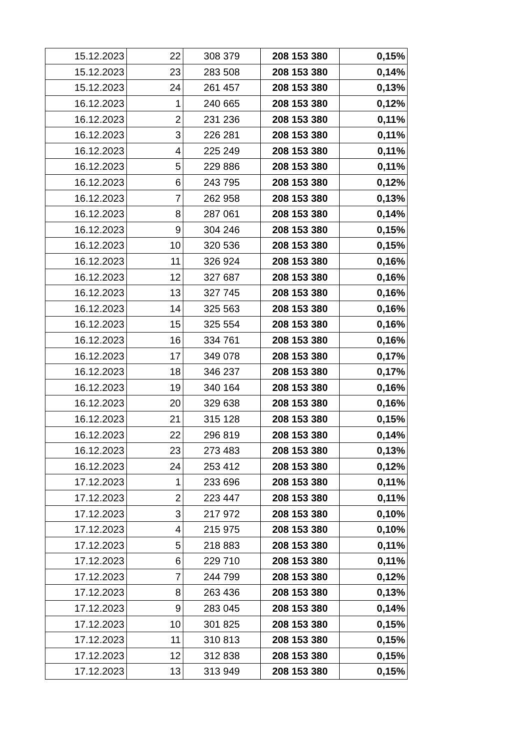| 15.12.2023 | 22 | 308 379 | 208 153 380 | 0,15% |
| 15.12.2023 | 23 | 283 508 | 208 153 380 | 0,14% |
| 15.12.2023 | 24 | 261 457 | 208 153 380 | 0,13% |
| 16.12.2023 | 1 | 240 665 | 208 153 380 | 0,12% |
| 16.12.2023 | 2 | 231 236 | 208 153 380 | 0,11% |
| 16.12.2023 | 3 | 226 281 | 208 153 380 | 0,11% |
| 16.12.2023 | 4 | 225 249 | 208 153 380 | 0,11% |
| 16.12.2023 | 5 | 229 886 | 208 153 380 | 0,11% |
| 16.12.2023 | 6 | 243 795 | 208 153 380 | 0,12% |
| 16.12.2023 | 7 | 262 958 | 208 153 380 | 0,13% |
| 16.12.2023 | 8 | 287 061 | 208 153 380 | 0,14% |
| 16.12.2023 | 9 | 304 246 | 208 153 380 | 0,15% |
| 16.12.2023 | 10 | 320 536 | 208 153 380 | 0,15% |
| 16.12.2023 | 11 | 326 924 | 208 153 380 | 0,16% |
| 16.12.2023 | 12 | 327 687 | 208 153 380 | 0,16% |
| 16.12.2023 | 13 | 327 745 | 208 153 380 | 0,16% |
| 16.12.2023 | 14 | 325 563 | 208 153 380 | 0,16% |
| 16.12.2023 | 15 | 325 554 | 208 153 380 | 0,16% |
| 16.12.2023 | 16 | 334 761 | 208 153 380 | 0,16% |
| 16.12.2023 | 17 | 349 078 | 208 153 380 | 0,17% |
| 16.12.2023 | 18 | 346 237 | 208 153 380 | 0,17% |
| 16.12.2023 | 19 | 340 164 | 208 153 380 | 0,16% |
| 16.12.2023 | 20 | 329 638 | 208 153 380 | 0,16% |
| 16.12.2023 | 21 | 315 128 | 208 153 380 | 0,15% |
| 16.12.2023 | 22 | 296 819 | 208 153 380 | 0,14% |
| 16.12.2023 | 23 | 273 483 | 208 153 380 | 0,13% |
| 16.12.2023 | 24 | 253 412 | 208 153 380 | 0,12% |
| 17.12.2023 | 1 | 233 696 | 208 153 380 | 0,11% |
| 17.12.2023 | 2 | 223 447 | 208 153 380 | 0,11% |
| 17.12.2023 | 3 | 217 972 | 208 153 380 | 0,10% |
| 17.12.2023 | 4 | 215 975 | 208 153 380 | 0,10% |
| 17.12.2023 | 5 | 218 883 | 208 153 380 | 0,11% |
| 17.12.2023 | 6 | 229 710 | 208 153 380 | 0,11% |
| 17.12.2023 | 7 | 244 799 | 208 153 380 | 0,12% |
| 17.12.2023 | 8 | 263 436 | 208 153 380 | 0,13% |
| 17.12.2023 | 9 | 283 045 | 208 153 380 | 0,14% |
| 17.12.2023 | 10 | 301 825 | 208 153 380 | 0,15% |
| 17.12.2023 | 11 | 310 813 | 208 153 380 | 0,15% |
| 17.12.2023 | 12 | 312 838 | 208 153 380 | 0,15% |
| 17.12.2023 | 13 | 313 949 | 208 153 380 | 0,15% |